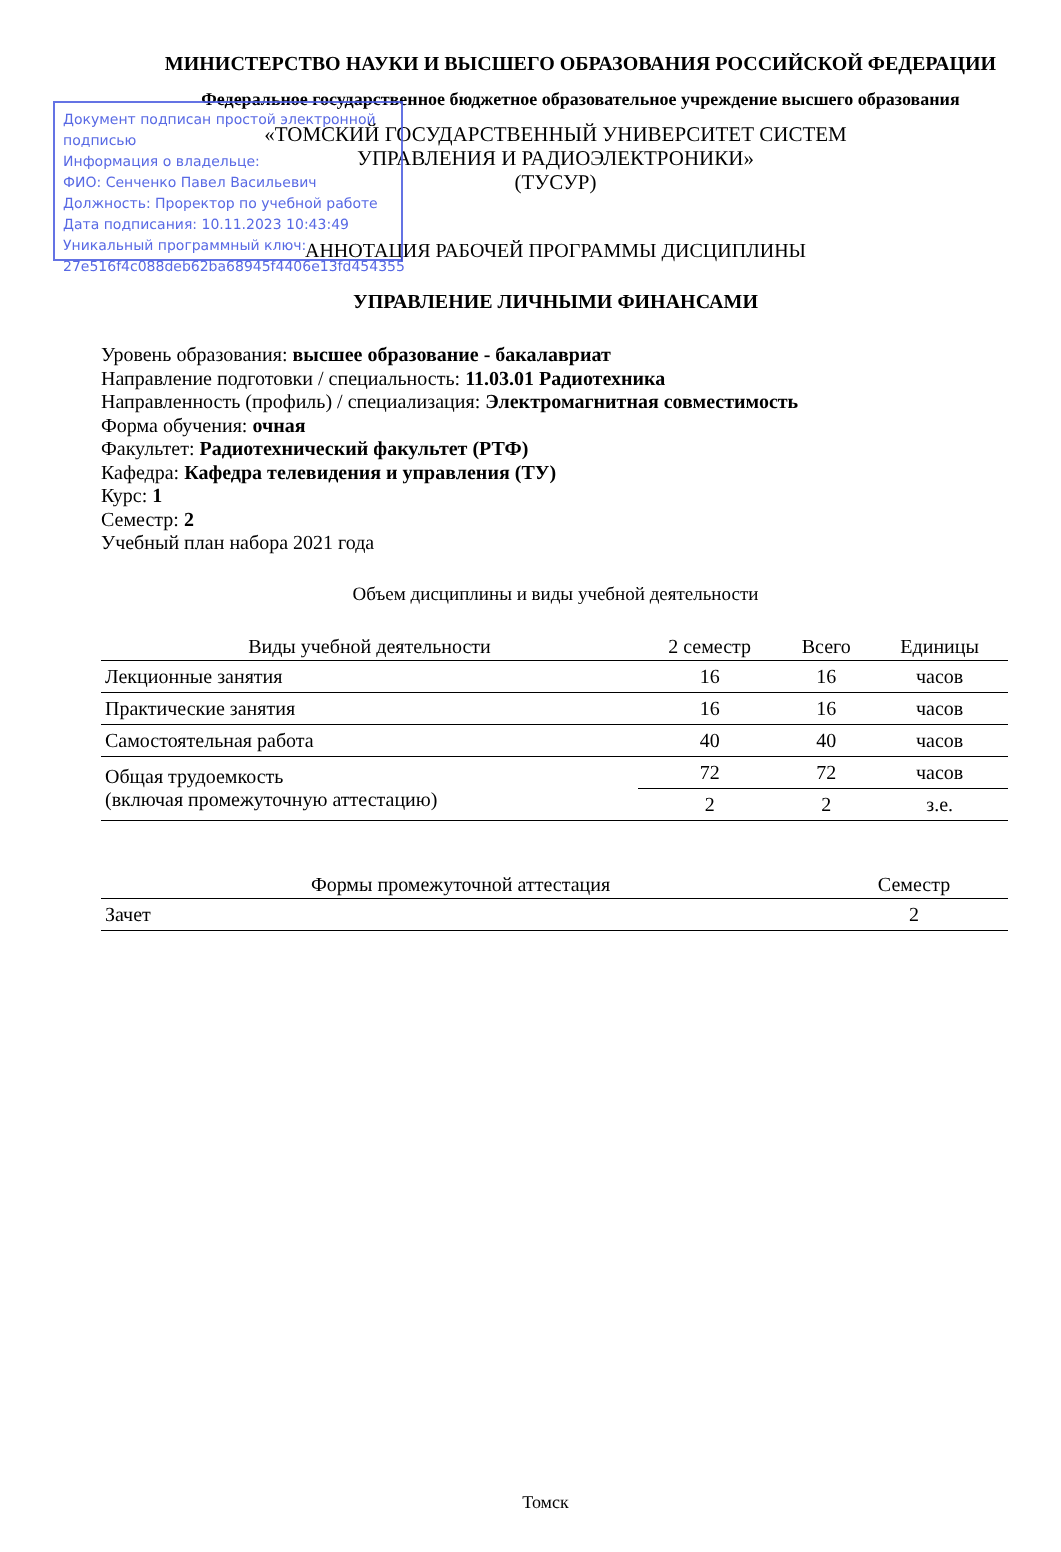Документ подписан простой электронной подписью
Информация о владельце:
ФИО: Сенченко Павел Васильевич
Должность: Проректор по учебной работе
Дата подписания: 10.11.2023 10:43:49
Уникальный программный ключ:
27e516f4c088deb62ba68945f4406e13fd454355
МИНИСТЕРСТВО НАУКИ И ВЫСШЕГО ОБРАЗОВАНИЯ РОССИЙСКОЙ ФЕДЕРАЦИИ
Федеральное государственное бюджетное образовательное учреждение высшего образования
«ТОМСКИЙ ГОСУДАРСТВЕННЫЙ УНИВЕРСИТЕТ СИСТЕМ
УПРАВЛЕНИЯ И РАДИОЭЛЕКТРОНИКИ»
(ТУСУР)
АННОТАЦИЯ РАБОЧЕЙ ПРОГРАММЫ ДИСЦИПЛИНЫ
УПРАВЛЕНИЕ ЛИЧНЫМИ ФИНАНСАМИ
Уровень образования: высшее образование - бакалавриат
Направление подготовки / специальность: 11.03.01 Радиотехника
Направленность (профиль) / специализация: Электромагнитная совместимость
Форма обучения: очная
Факультет: Радиотехнический факультет (РТФ)
Кафедра: Кафедра телевидения и управления (ТУ)
Курс: 1
Семестр: 2
Учебный план набора 2021 года
Объем дисциплины и виды учебной деятельности
| Виды учебной деятельности | 2 семестр | Всего | Единицы |
| --- | --- | --- | --- |
| Лекционные занятия | 16 | 16 | часов |
| Практические занятия | 16 | 16 | часов |
| Самостоятельная работа | 40 | 40 | часов |
| Общая трудоемкость (включая промежуточную аттестацию) | 72 | 72 | часов |
| | 2 | 2 | з.е. |
| Формы промежуточной аттестация | Семестр |
| --- | --- |
| Зачет | 2 |
Томск